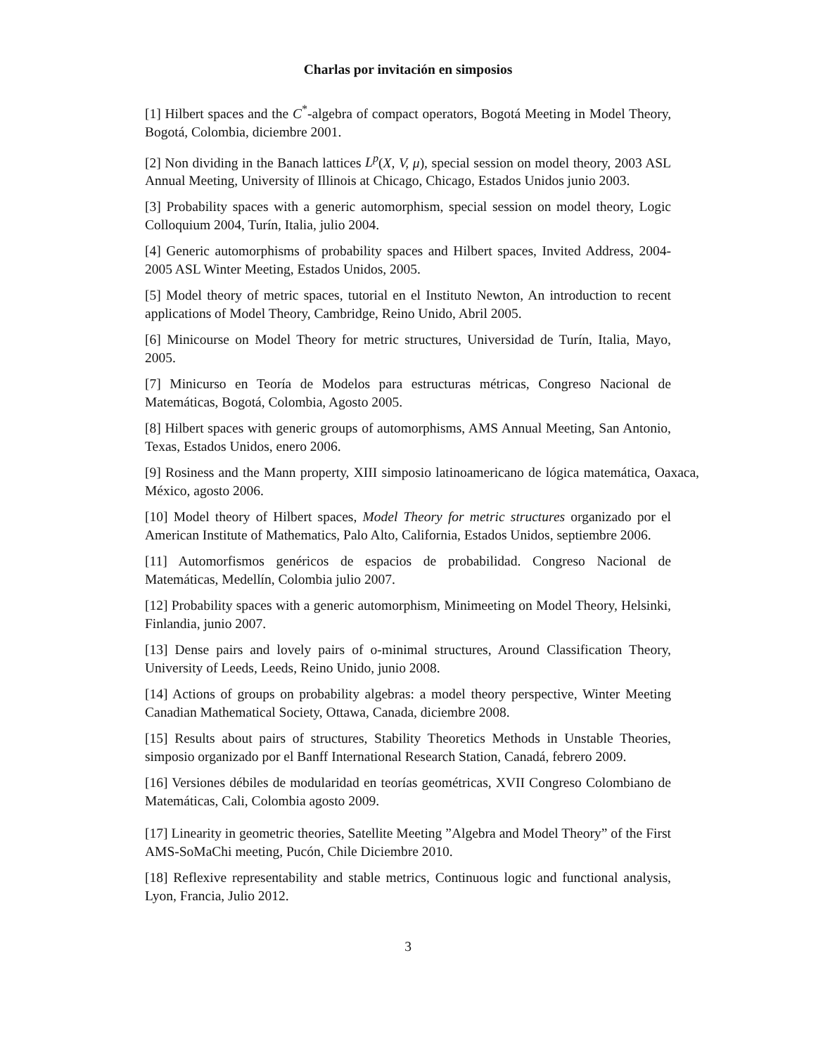Charlas por invitación en simposios
[1] Hilbert spaces and the C<sup>*</sup>-algebra of compact operators, Bogotá Meeting in Model Theory, Bogotá, Colombia, diciembre 2001.
[2] Non dividing in the Banach lattices L<sup>p</sup>(X, V, μ), special session on model theory, 2003 ASL Annual Meeting, University of Illinois at Chicago, Chicago, Estados Unidos junio 2003.
[3] Probability spaces with a generic automorphism, special session on model theory, Logic Colloquium 2004, Turín, Italia, julio 2004.
[4] Generic automorphisms of probability spaces and Hilbert spaces, Invited Address, 2004-2005 ASL Winter Meeting, Estados Unidos, 2005.
[5] Model theory of metric spaces, tutorial en el Instituto Newton, An introduction to recent applications of Model Theory, Cambridge, Reino Unido, Abril 2005.
[6] Minicourse on Model Theory for metric structures, Universidad de Turín, Italia, Mayo, 2005.
[7] Minicurso en Teoría de Modelos para estructuras métricas, Congreso Nacional de Matemáticas, Bogotá, Colombia, Agosto 2005.
[8] Hilbert spaces with generic groups of automorphisms, AMS Annual Meeting, San Antonio, Texas, Estados Unidos, enero 2006.
[9] Rosiness and the Mann property, XIII simposio latinoamericano de lógica matemática, Oaxaca, México, agosto 2006.
[10] Model theory of Hilbert spaces, Model Theory for metric structures organizado por el American Institute of Mathematics, Palo Alto, California, Estados Unidos, septiembre 2006.
[11] Automorfismos genéricos de espacios de probabilidad. Congreso Nacional de Matemáticas, Medellín, Colombia julio 2007.
[12] Probability spaces with a generic automorphism, Minimeeting on Model Theory, Helsinki, Finlandia, junio 2007.
[13] Dense pairs and lovely pairs of o-minimal structures, Around Classification Theory, University of Leeds, Leeds, Reino Unido, junio 2008.
[14] Actions of groups on probability algebras: a model theory perspective, Winter Meeting Canadian Mathematical Society, Ottawa, Canada, diciembre 2008.
[15] Results about pairs of structures, Stability Theoretics Methods in Unstable Theories, simposio organizado por el Banff International Research Station, Canadá, febrero 2009.
[16] Versiones débiles de modularidad en teorías geométricas, XVII Congreso Colombiano de Matemáticas, Cali, Colombia agosto 2009.
[17] Linearity in geometric theories, Satellite Meeting ”Algebra and Model Theory” of the First AMS-SoMaChi meeting, Pucón, Chile Diciembre 2010.
[18] Reflexive representability and stable metrics, Continuous logic and functional analysis, Lyon, Francia, Julio 2012.
3